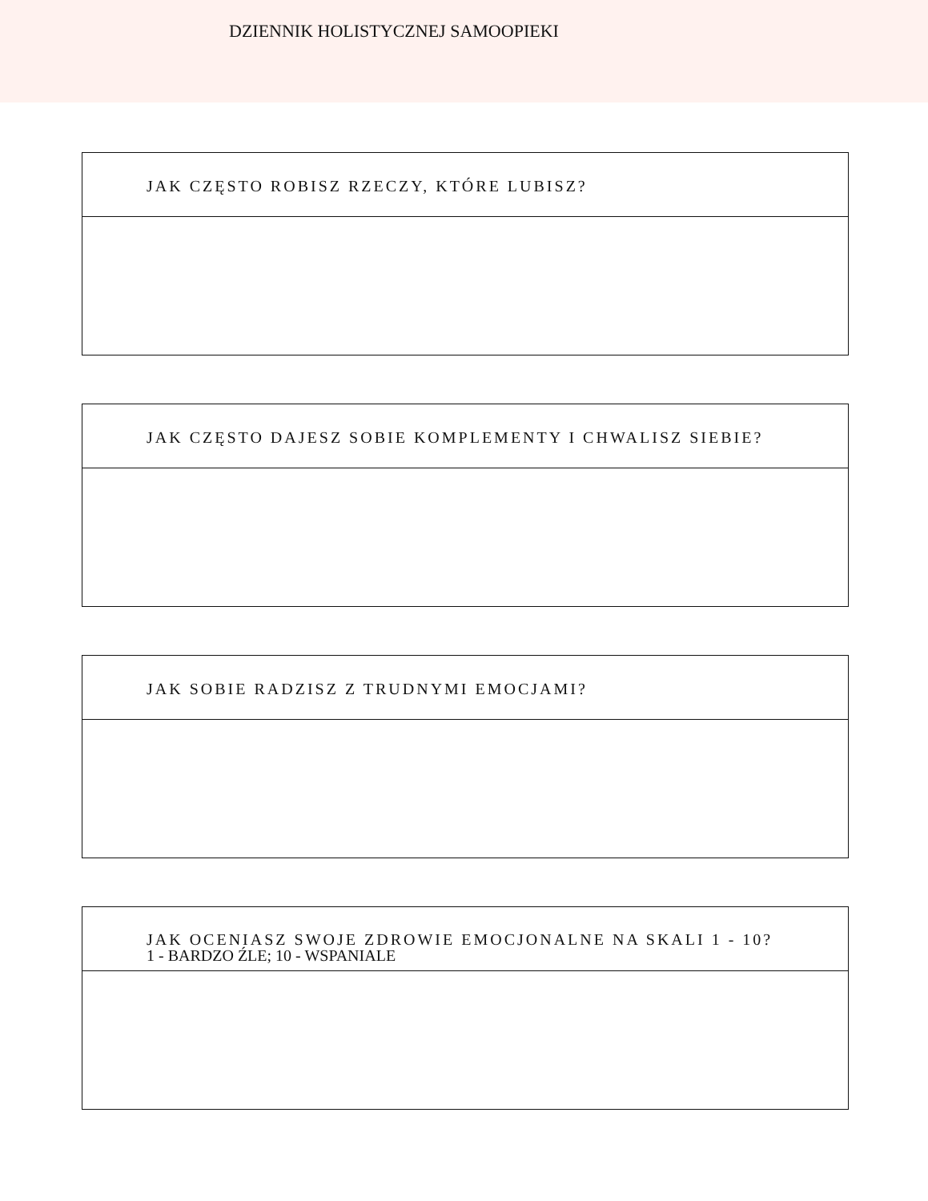DZIENNIK HOLISTYCZNEJ SAMOOPIEKI
JAK CZĘSTO ROBISZ RZECZY, KTÓRE LUBISZ?
JAK CZĘSTO DAJESZ SOBIE KOMPLEMENTY I CHWALISZ SIEBIE?
JAK SOBIE RADZISZ Z TRUDNYMI EMOCJAMI?
JAK OCENIASZ SWOJE ZDROWIE EMOCJONALNE NA SKALI 1 - 10?
1 - BARDZO ŹLE; 10 - WSPANIALE